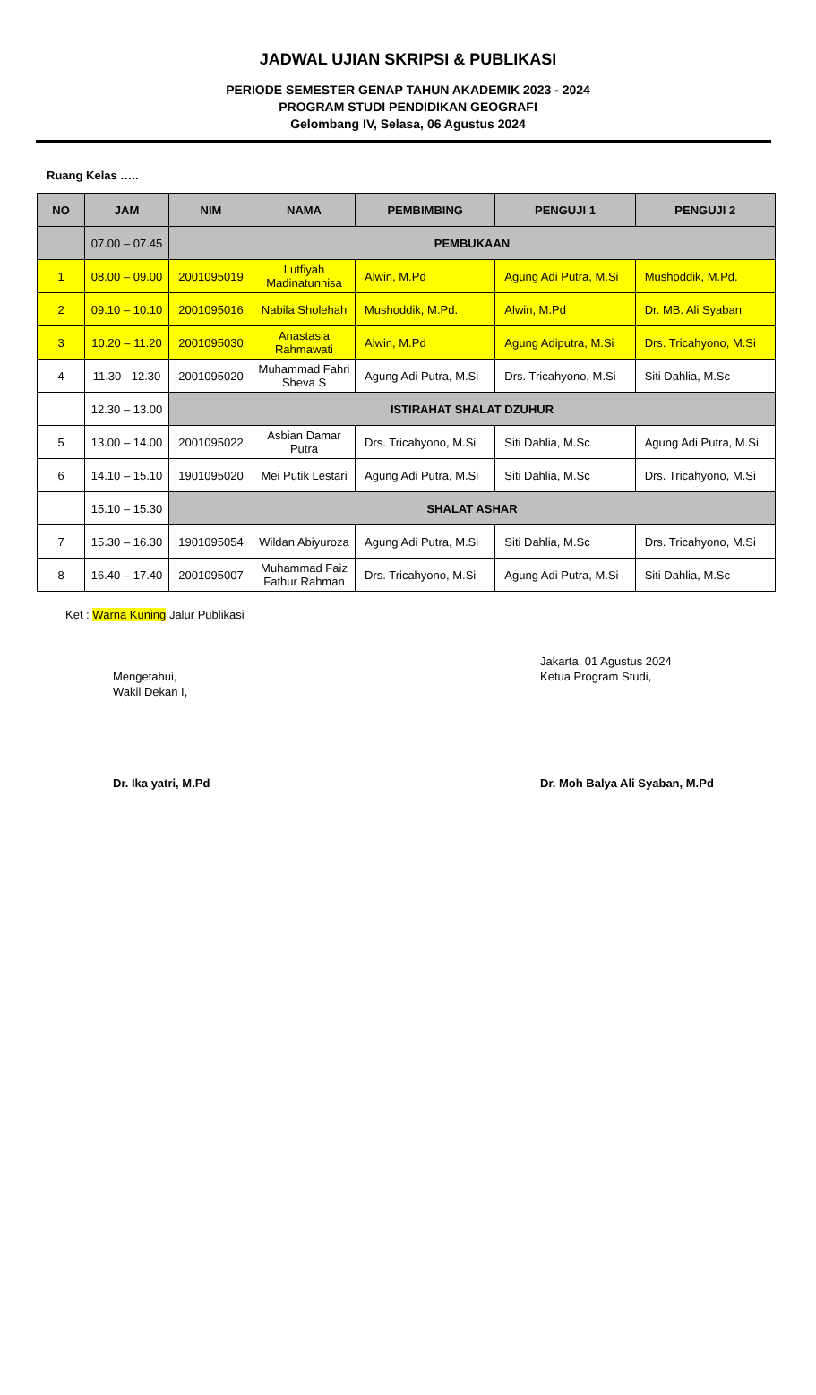JADWAL UJIAN SKRIPSI & PUBLIKASI
PERIODE SEMESTER GENAP TAHUN AKADEMIK 2023 - 2024
PROGRAM STUDI PENDIDIKAN GEOGRAFI
Gelombang IV, Selasa, 06 Agustus 2024
Ruang Kelas …..
| NO | JAM | NIM | NAMA | PEMBIMBING | PENGUJI 1 | PENGUJI 2 |
| --- | --- | --- | --- | --- | --- | --- |
| | 07.00 – 07.45 | PEMBUKAAN | | | | |
| 1 | 08.00 – 09.00 | 2001095019 | Lutfiyah Madinatunnisa | Alwin, M.Pd | Agung Adi Putra, M.Si | Mushoddik, M.Pd. |
| 2 | 09.10 – 10.10 | 2001095016 | Nabila Sholehah | Mushoddik, M.Pd. | Alwin, M.Pd | Dr. MB. Ali Syaban |
| 3 | 10.20 – 11.20 | 2001095030 | Anastasia Rahmawati | Alwin, M.Pd | Agung Adiputra, M.Si | Drs. Tricahyono, M.Si |
| 4 | 11.30 - 12.30 | 2001095020 | Muhammad Fahri Sheva S | Agung Adi Putra, M.Si | Drs. Tricahyono, M.Si | Siti Dahlia, M.Sc |
| | 12.30 – 13.00 | ISTIRAHAT SHALAT DZUHUR | | | | |
| 5 | 13.00 – 14.00 | 2001095022 | Asbian Damar Putra | Drs. Tricahyono, M.Si | Siti Dahlia, M.Sc | Agung Adi Putra, M.Si |
| 6 | 14.10 – 15.10 | 1901095020 | Mei Putik Lestari | Agung Adi Putra, M.Si | Siti Dahlia, M.Sc | Drs. Tricahyono, M.Si |
| | 15.10 – 15.30 | SHALAT ASHAR | | | | |
| 7 | 15.30 – 16.30 | 1901095054 | Wildan Abiyuroza | Agung Adi Putra, M.Si | Siti Dahlia, M.Sc | Drs. Tricahyono, M.Si |
| 8 | 16.40 – 17.40 | 2001095007 | Muhammad Faiz Fathur Rahman | Drs. Tricahyono, M.Si | Agung Adi Putra, M.Si | Siti Dahlia, M.Sc |
Ket : Warna Kuning Jalur Publikasi
Mengetahui,
Wakil Dekan I,
Dr. Ika yatri, M.Pd
Jakarta, 01 Agustus 2024
Ketua Program Studi,
Dr. Moh Balya Ali Syaban, M.Pd